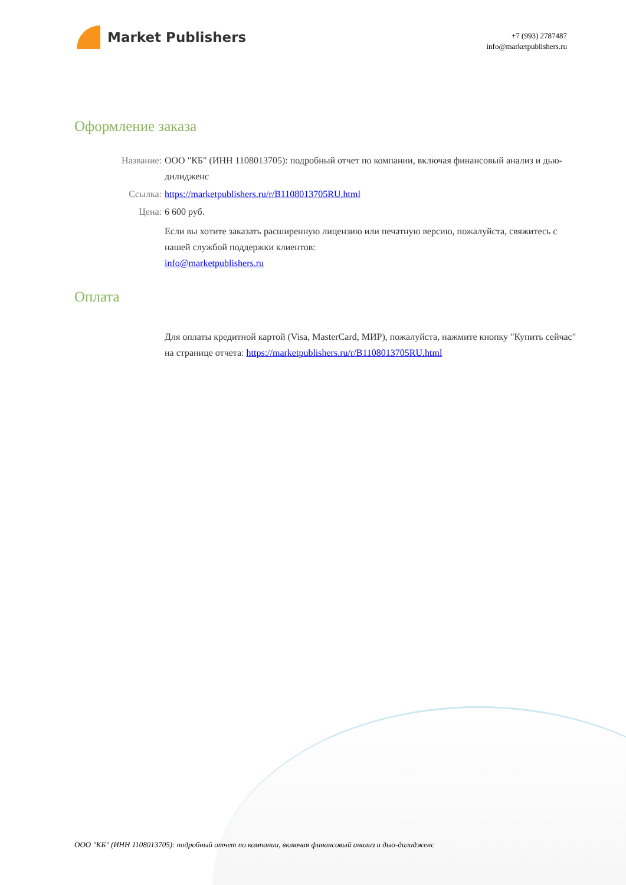Market Publishers
+7 (993) 2787487
info@marketpublishers.ru
Оформление заказа
Название: ООО "КБ" (ИНН 1108013705): подробный отчет по компании, включая финансовый анализ и дью-дилидженс
Ссылка: https://marketpublishers.ru/r/B1108013705RU.html
Цена: 6 600 руб.
Если вы хотите заказать расширенную лицензию или печатную версию, пожалуйста, свяжитесь с нашей службой поддержки клиентов:
info@marketpublishers.ru
Оплата
Для оплаты кредитной картой (Visa, MasterCard, МИР), пожалуйста, нажмите кнопку "Купить сейчас" на странице отчета: https://marketpublishers.ru/r/B1108013705RU.html
ООО "КБ" (ИНН 1108013705): подробный отчет по компании, включая финансовый анализ и дью-дилидженс